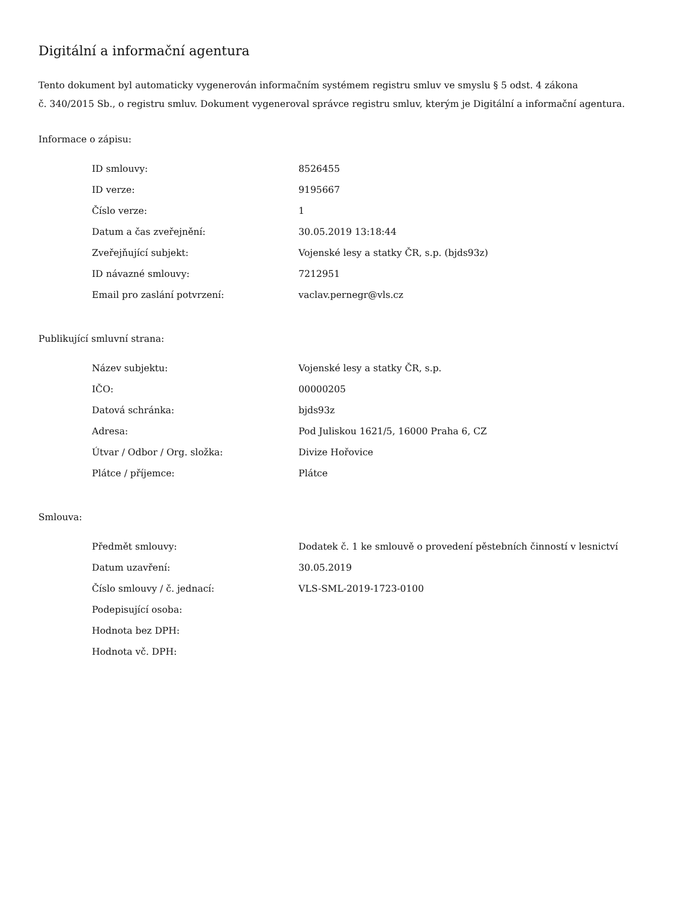Digitální a informační agentura
Tento dokument byl automaticky vygenerován informačním systémem registru smluv ve smyslu § 5 odst. 4 zákona
č. 340/2015 Sb., o registru smluv. Dokument vygeneroval správce registru smluv, kterým je Digitální a informační agentura.
Informace o zápisu:
| ID smlouvy: | 8526455 |
| ID verze: | 9195667 |
| Číslo verze: | 1 |
| Datum a čas zveřejnění: | 30.05.2019 13:18:44 |
| Zveřejňující subjekt: | Vojenské lesy a statky ČR, s.p. (bjds93z) |
| ID návazné smlouvy: | 7212951 |
| Email pro zaslání potvrzení: | vaclav.pernegr@vls.cz |
Publikující smluvní strana:
| Název subjektu: | Vojenské lesy a statky ČR, s.p. |
| IČO: | 00000205 |
| Datová schránka: | bjds93z |
| Adresa: | Pod Juliskou 1621/5, 16000 Praha 6, CZ |
| Útvar / Odbor / Org. složka: | Divize Hořovice |
| Plátce / příjemce: | Plátce |
Smlouva:
| Předmět smlouvy: | Dodatek č. 1 ke smlouvě o provedení pěstebních činností v lesnictví |
| Datum uzavření: | 30.05.2019 |
| Číslo smlouvy / č. jednací: | VLS-SML-2019-1723-0100 |
| Podepisující osoba: | |
| Hodnota bez DPH: | |
| Hodnota vč. DPH: | |